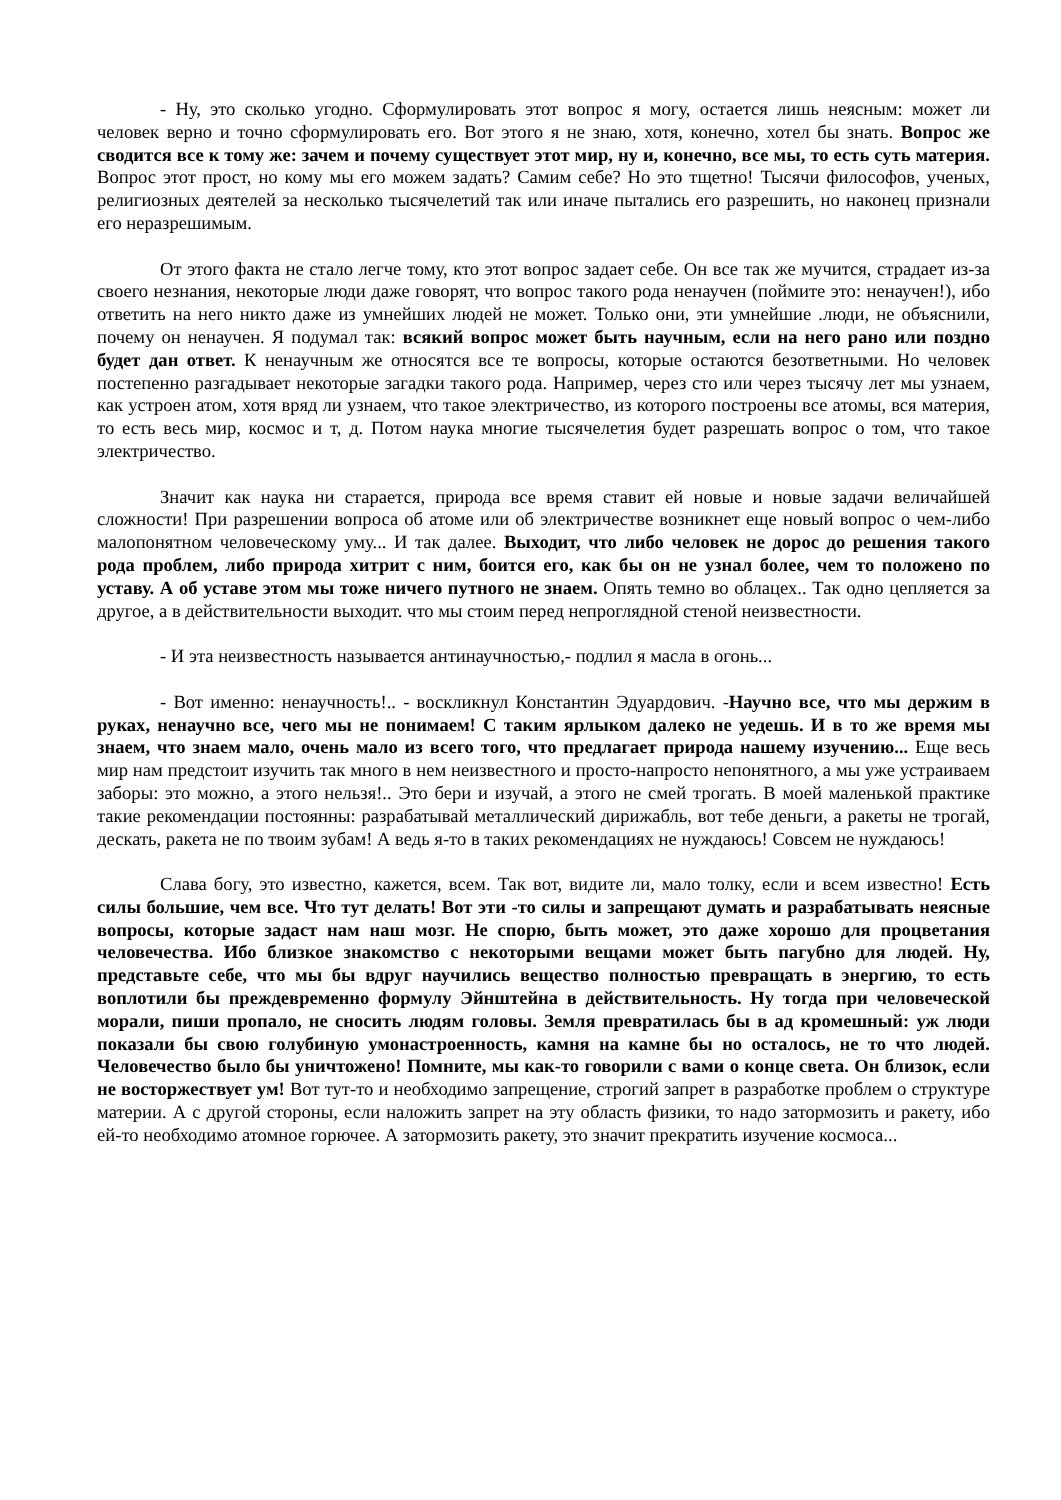- Ну, это сколько угодно. Сформулировать этот вопрос я могу, остается лишь неясным: может ли человек верно и точно сформулировать его. Вот этого я не знаю, хотя, конечно, хотел бы знать. Вопрос же сводится все к тому же: зачем и почему существует этот мир, ну и, конечно, все мы, то есть суть материя. Вопрос этот прост, но кому мы его можем задать? Самим себе? Но это тщетно! Тысячи философов, ученых, религиозных деятелей за несколько тысячелетий так или иначе пытались его разрешить, но наконец признали его неразрешимым.
От этого факта не стало легче тому, кто этот вопрос задает себе. Он все так же мучится, страдает из-за своего незнания, некоторые люди даже говорят, что вопрос такого рода ненаучен (поймите это: ненаучен!), ибо ответить на него никто даже из умнейших людей не может. Только они, эти умнейшие .люди, не объяснили, почему он ненаучен. Я подумал так: всякий вопрос может быть научным, если на него рано или поздно будет дан ответ. К ненаучным же относятся все те вопросы, которые остаются безответными. Но человек постепенно разгадывает некоторые загадки такого рода. Например, через сто или через тысячу лет мы узнаем, как устроен атом, хотя вряд ли узнаем, что такое электричество, из которого построены все атомы, вся материя, то есть весь мир, космос и т, д. Потом наука многие тысячелетия будет разрешать вопрос о том, что такое электричество.
Значит как наука ни старается, природа все время ставит ей новые и новые задачи величайшей сложности! При разрешении вопроса об атоме или об электричестве возникнет еще новый вопрос о чем-либо малопонятном человеческому уму... И так далее. Выходит, что либо человек не дорос до решения такого рода проблем, либо природа хитрит с ним, боится его, как бы он не узнал более, чем то положено по уставу. А об уставе этом мы тоже ничего путного не знаем. Опять темно во облацех.. Так одно цепляется за другое, а в действительности выходит. что мы стоим перед непроглядной стеной неизвестности.
- И эта неизвестность называется антинаучностью,- подлил я масла в огонь...
- Вот именно: ненаучность!.. - воскликнул Константин Эдуардович. -Научно все, что мы держим в руках, ненаучно все, чего мы не понимаем! С таким ярлыком далеко не уедешь. И в то же время мы знаем, что знаем мало, очень мало из всего того, что предлагает природа нашему изучению... Еще весь мир нам предстоит изучить так много в нем неизвестного и просто-напросто непонятного, а мы уже устраиваем заборы: это можно, а этого нельзя!.. Это бери и изучай, а этого не смей трогать. В моей маленькой практике такие рекомендации постоянны: разрабатывай металлический дирижабль, вот тебе деньги, а ракеты не трогай, дескать, ракета не по твоим зубам! А ведь я-то в таких рекомендациях не нуждаюсь! Совсем не нуждаюсь!
Слава богу, это известно, кажется, всем. Так вот, видите ли, мало толку, если и всем известно! Есть силы большие, чем все. Что тут делать! Вот эти -то силы и запрещают думать и разрабатывать неясные вопросы, которые задаст нам наш мозг. Не спорю, быть может, это даже хорошо для процветания человечества. Ибо близкое знакомство с некоторыми вещами может быть пагубно для людей. Ну, представьте себе, что мы бы вдруг научились вещество полностью превращать в энергию, то есть воплотили бы преждевременно формулу Эйнштейна в действительность. Ну тогда при человеческой морали, пиши пропало, не сносить людям головы. Земля превратилась бы в ад кромешный: уж люди показали бы свою голубиную умонастроенность, камня на камне бы но осталось, не то что людей. Человечество было бы уничтожено! Помните, мы как-то говорили с вами о конце света. Он близок, если не восторжествует ум! Вот тут-то и необходимо запрещение, строгий запрет в разработке проблем о структуре материи. А с другой стороны, если наложить запрет на эту область физики, то надо затормозить и ракету, ибо ей-то необходимо атомное горючее. А затормозить ракету, это значит прекратить изучение космоса...